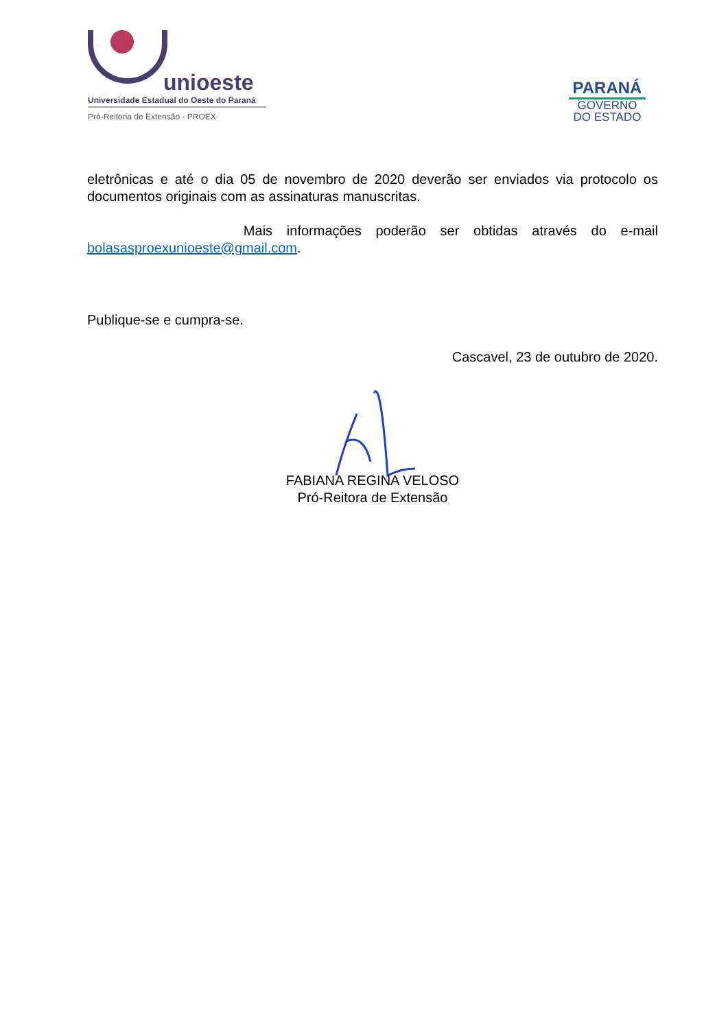unioeste
Universidade Estadual do Oeste do Paraná
Pró-Reitoria de Extensão - PROEX
PARANÁ
GOVERNO
DO ESTADO
eletrônicas e até o dia 05 de novembro de 2020 deverão ser enviados via protocolo os documentos originais com as assinaturas manuscritas.
Mais informações poderão ser obtidas através do e-mail
bolasasproexunioeste@gmail.com.
Publique-se e cumpra-se.
Cascavel, 23 de outubro de 2020.
FABIANA REGINA VELOSO
Pró-Reitora de Extensão